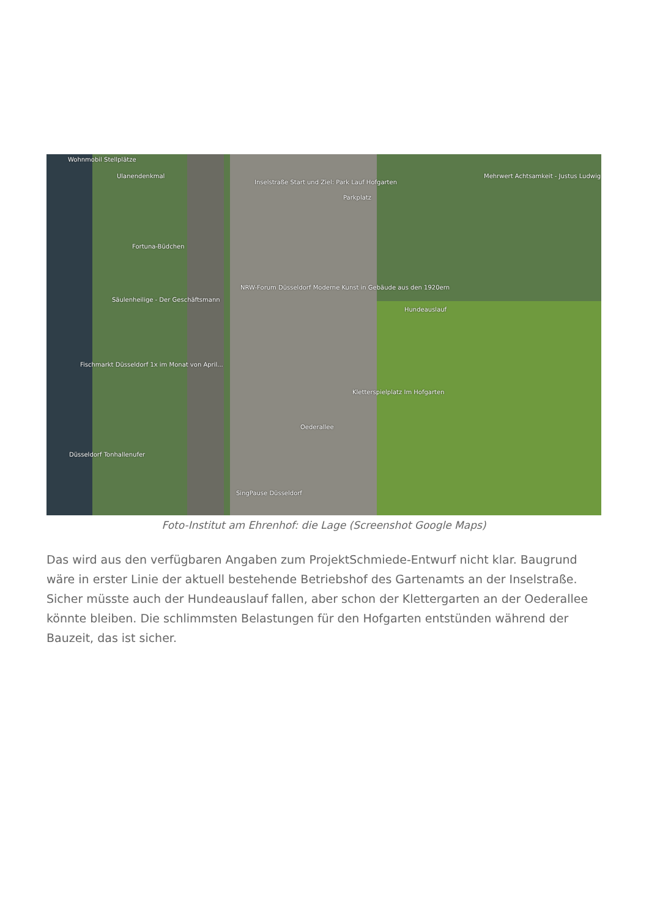Wohnmobil Stellplätze
Ulanendenkmal
Inselstraße Start und Ziel: Park Lauf Hofgarten
Parkplatz
Mehrwert Achtsamkeit - Justus Ludwig
Fortuna-Büdchen
NRW-Forum Düsseldorf Moderne Kunst in Gebäude aus den 1920ern
Säulenheilige - Der Geschäftsmann
Hundeauslauf
Fischmarkt Düsseldorf 1x im Monat von April...
Kletterspielplatz Im Hofgarten
Oederallee
Düsseldorf Tonhallenufer
SingPause Düsseldorf
Foto-Institut am Ehrenhof: die Lage (Screenshot Google Maps)
Das wird aus den verfügbaren Angaben zum ProjektSchmiede-Entwurf nicht klar. Baugrund wäre in erster Linie der aktuell bestehende Betriebshof des Gartenamts an der Inselstraße. Sicher müsste auch der Hundeauslauf fallen, aber schon der Klettergarten an der Oederallee könnte bleiben. Die schlimmsten Belastungen für den Hofgarten entstünden während der Bauzeit, das ist sicher.